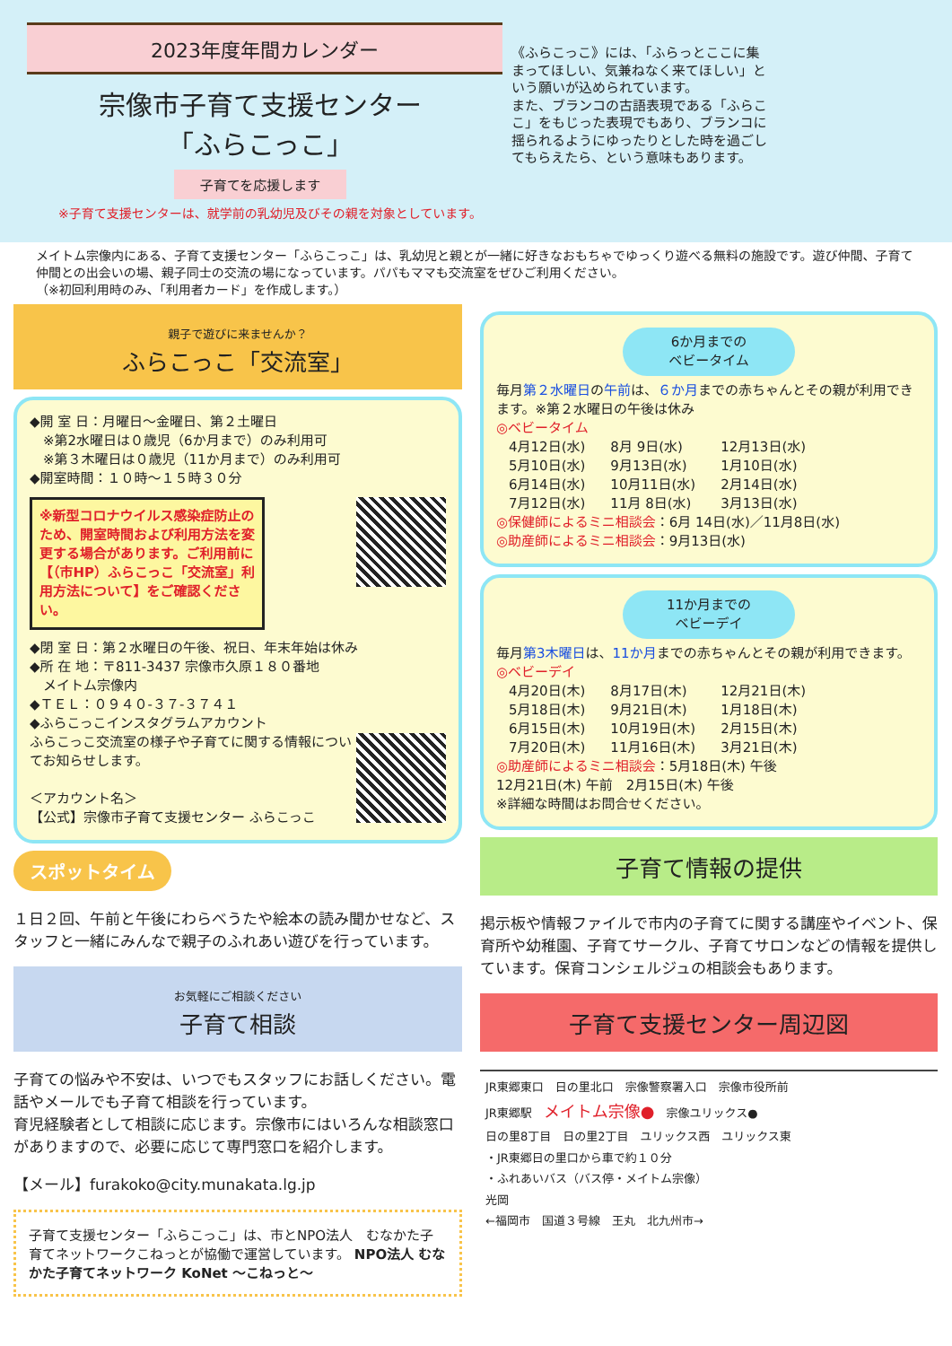2023年度年間カレンダー
宗像市子育て支援センター
「ふらこっこ」
子育てを応援します
※子育て支援センターは、就学前の乳幼児及びその親を対象としています。
《ふらこっこ》には、「ふらっとここに集まってほしい、気兼ねなく来てほしい」という願いが込められています。
また、ブランコの古語表現である「ふらここ」をもじった表現でもあり、ブランコに揺られるようにゆったりとした時を過ごしてもらえたら、という意味もあります。
メイトム宗像内にある、子育て支援センター「ふらこっこ」は、乳幼児と親とが一緒に好きなおもちゃでゆっくり遊べる無料の施設です。遊び仲間、子育て仲間との出会いの場、親子同士の交流の場になっています。パパもママも交流室をぜひご利用ください。
（※初回利用時のみ、「利用者カード」を作成します。）
親子で遊びに来ませんか？
ふらこっこ「交流室」
◆開 室 日：月曜日～金曜日、第２土曜日
　※第2水曜日は０歳児（6か月まで）のみ利用可
　※第３木曜日は０歳児（11か月まで）のみ利用可
◆開室時間：１０時～１５時３０分
※新型コロナウイルス感染症防止のため、開室時間および利用方法を変更する場合があります。ご利用前に【（市HP）ふらこっこ「交流室」利用方法について】をご確認ください。
◆閉 室 日：第２水曜日の午後、祝日、年末年始は休み
◆所 在 地：〒811-3437 宗像市久原１８０番地
　メイトム宗像内
◆ＴＥＬ：０９４０-３７-３７４１
◆ふらこっこインスタグラムアカウント
ふらこっこ交流室の様子や子育てに関する情報についてお知らせします。
＜アカウント名＞
【公式】宗像市子育て支援センター ふらこっこ
スポットタイム
１日２回、午前と午後にわらべうたや絵本の読み聞かせなど、スタッフと一緒にみんなで親子のふれあい遊びを行っています。
お気軽にご相談ください
子育て相談
子育ての悩みや不安は、いつでもスタッフにお話しください。電話やメールでも子育て相談を行っています。
育児経験者として相談に応じます。宗像市にはいろんな相談窓口がありますので、必要に応じて専門窓口を紹介します。
【メール】furakoko@city.munakata.lg.jp
子育て支援センター「ふらこっこ」は、市とNPO法人　むなかた子育てネットワークこねっとが協働で運営しています。 NPO法人 むなかた子育てネットワーク KoNet ～こねっと～
6か月までの
ベビータイム
毎月第２水曜日の午前は、６か月までの赤ちゃんとその親が利用できます。※第２水曜日の午後は休み
◎ベビータイム
| 4月12日(水) | 8月 9日(水) | 12月13日(水) |
| 5月10日(水) | 9月13日(水) | 1月10日(水) |
| 6月14日(水) | 10月11日(水) | 2月14日(水) |
| 7月12日(水) | 11月 8日(水) | 3月13日(水) |
◎保健師によるミニ相談会：6月 14日(水)／11月8日(水)
◎助産師によるミニ相談会：9月13日(水)
11か月までの
ベビーデイ
毎月第3木曜日は、11か月までの赤ちゃんとその親が利用できます。
◎ベビーデイ
| 4月20日(木) | 8月17日(木) | 12月21日(木) |
| 5月18日(木) | 9月21日(木) | 1月18日(木) |
| 6月15日(木) | 10月19日(木) | 2月15日(木) |
| 7月20日(木) | 11月16日(木) | 3月21日(木) |
◎助産師によるミニ相談会：5月18日(木) 午後
12月21日(木) 午前　2月15日(木) 午後
※詳細な時間はお問合せください。
子育て情報の提供
掲示板や情報ファイルで市内の子育てに関する講座やイベント、保育所や幼稚園、子育てサークル、子育てサロンなどの情報を提供しています。保育コンシェルジュの相談会もあります。
子育て支援センター周辺図
JR東郷東口　日の里北口　宗像警察署入口　宗像市役所前
JR東郷駅　メイトム宗像●　宗像ユリックス●
日の里8丁目　日の里2丁目　ユリックス西　ユリックス東
・JR東郷日の里口から車で約１０分
・ふれあいバス（バス停・メイトム宗像）
光岡
←福岡市　国道３号線　王丸　北九州市→